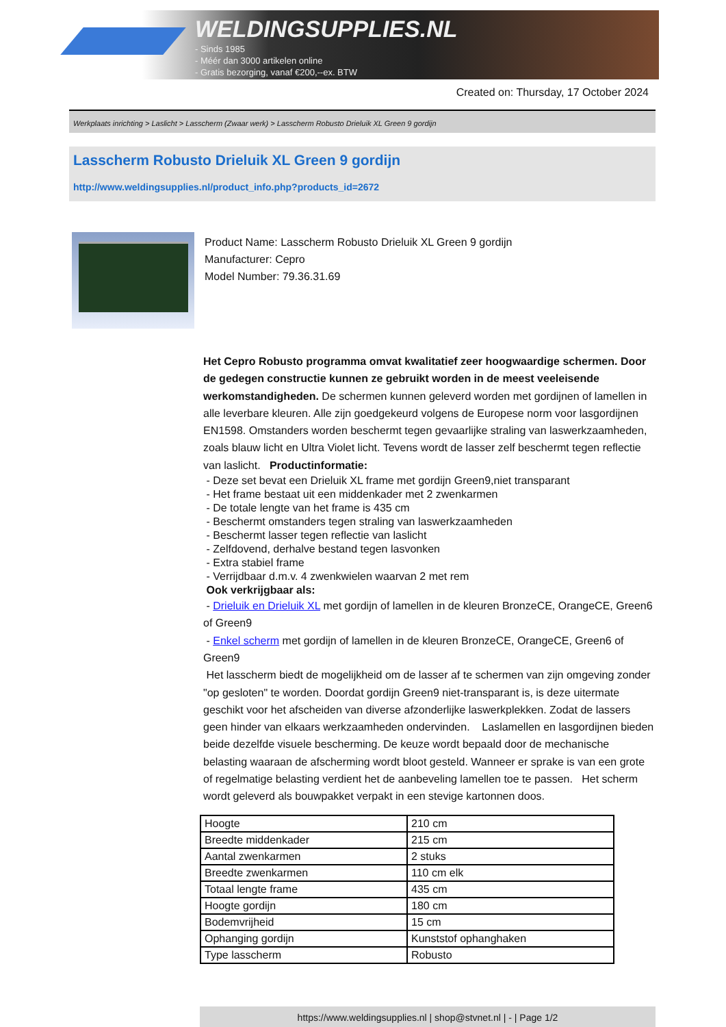WELDINGSUPPLIES.NL
- Sinds 1985
- Méér dan 3000 artikelen online
- Gratis bezorging, vanaf €200,--ex. BTW
Created on: Thursday, 17 October 2024
Werkplaats inrichting > Laslicht > Lasscherm (Zwaar werk) > Lasscherm Robusto Drieluik XL Green 9 gordijn
Lasscherm Robusto Drieluik XL Green 9 gordijn
http://www.weldingsupplies.nl/product_info.php?products_id=2672
Product Name: Lasscherm Robusto Drieluik XL Green 9 gordijn
Manufacturer: Cepro
Model Number: 79.36.31.69
Het Cepro Robusto programma omvat kwalitatief zeer hoogwaardige schermen. Door de gedegen constructie kunnen ze gebruikt worden in de meest veeleisende werkomstandigheden. De schermen kunnen geleverd worden met gordijnen of lamellen in alle leverbare kleuren. Alle zijn goedgekeurd volgens de Europese norm voor lasgordijnen EN1598. Omstanders worden beschermt tegen gevaarlijke straling van laswerkzaamheden, zoals blauw licht en Ultra Violet licht. Tevens wordt de lasser zelf beschermt tegen reflectie van laslicht. Productinformatie:
- Deze set bevat een Drieluik XL frame met gordijn Green9,niet transparant
- Het frame bestaat uit een middenkader met 2 zwenkarmen
- De totale lengte van het frame is 435 cm
- Beschermt omstanders tegen straling van laswerkzaamheden
- Beschermt lasser tegen reflectie van laslicht
- Zelfdovend, derhalve bestand tegen lasvonken
- Extra stabiel frame
- Verrijdbaar d.m.v. 4 zwenkwielen waarvan 2 met rem
Ook verkrijgbaar als:
- Drieluik en Drieluik XL met gordijn of lamellen in de kleuren BronzeCE, OrangeCE, Green6 of Green9
- Enkel scherm met gordijn of lamellen in de kleuren BronzeCE, OrangeCE, Green6 of Green9
Het lasscherm biedt de mogelijkheid om de lasser af te schermen van zijn omgeving zonder "op gesloten" te worden. Doordat gordijn Green9 niet-transparant is, is deze uitermate geschikt voor het afscheiden van diverse afzonderlijke laswerkplekken. Zodat de lassers geen hinder van elkaars werkzaamheden ondervinden. Laslamellen en lasgordijnen bieden beide dezelfde visuele bescherming. De keuze wordt bepaald door de mechanische belasting waaraan de afscherming wordt bloot gesteld. Wanneer er sprake is van een grote of regelmatige belasting verdient het de aanbeveling lamellen toe te passen. Het scherm wordt geleverd als bouwpakket verpakt in een stevige kartonnen doos.
| Hoogte | 210 cm |
| Breedte middenkader | 215 cm |
| Aantal zwenkarmen | 2 stuks |
| Breedte zwenkarmen | 110 cm elk |
| Totaal lengte frame | 435 cm |
| Hoogte gordijn | 180 cm |
| Bodemvrijheid | 15 cm |
| Ophanging gordijn | Kunststof ophanghaken |
| Type lasscherm | Robusto |
https://www.weldingsupplies.nl | shop@stvnet.nl | - | Page 1/2